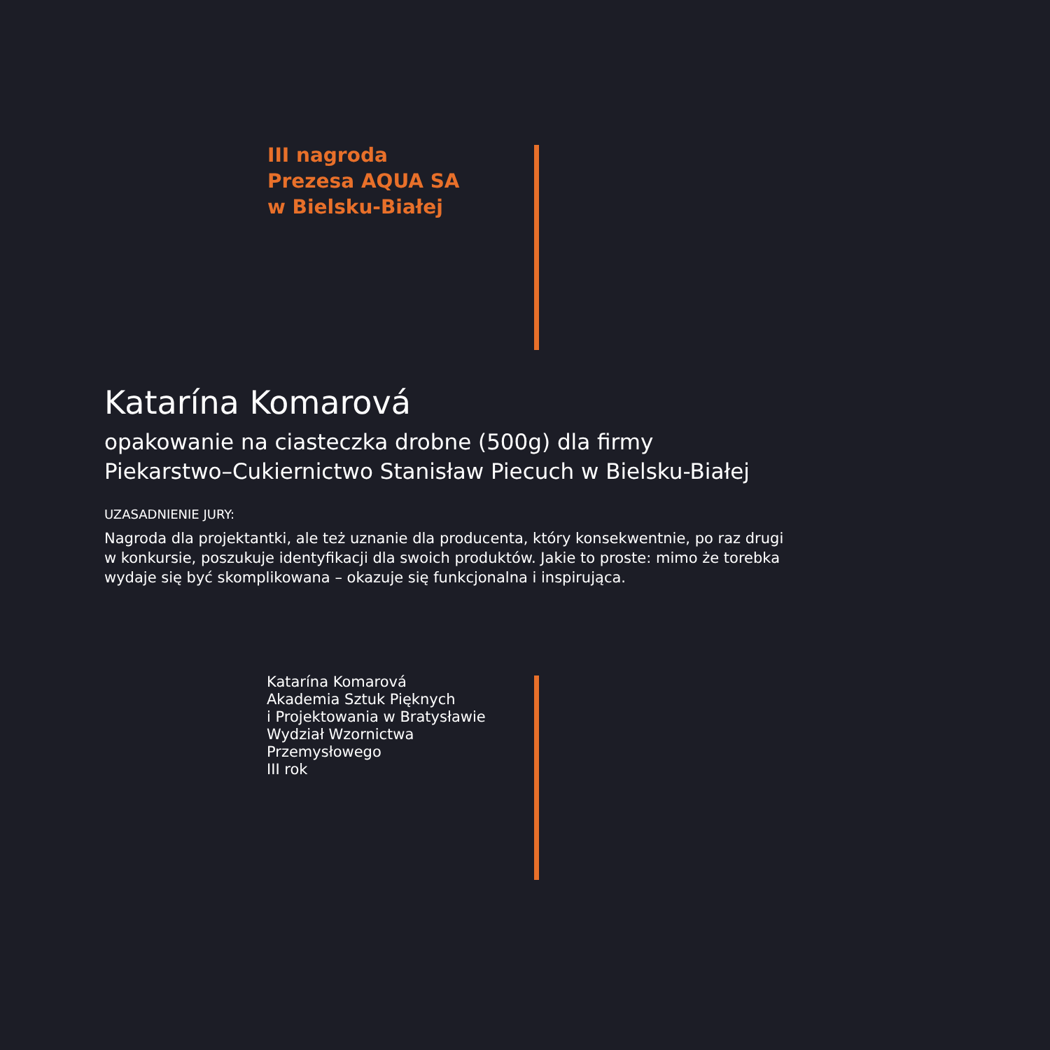III nagroda
Prezesa AQUA SA
w Bielsku-Białej
Katarína Komarová
opakowanie na ciasteczka drobne (500g) dla firmy
Piekarstwo–Cukiernictwo Stanisław Piecuch w Bielsku-Białej
UZASADNIENIE JURY:
Nagroda dla projektantki, ale też uznanie dla producenta, który konsekwentnie, po raz drugi
w konkursie, poszukuje identyfikacji dla swoich produktów. Jakie to proste: mimo że torebka
wydaje się być skomplikowana – okazuje się funkcjonalna i inspirująca.
Katarína Komarová
Akademia Sztuk Pięknych
i Projektowania w Bratysławie
Wydział Wzornictwa
Przemysłowego
III rok